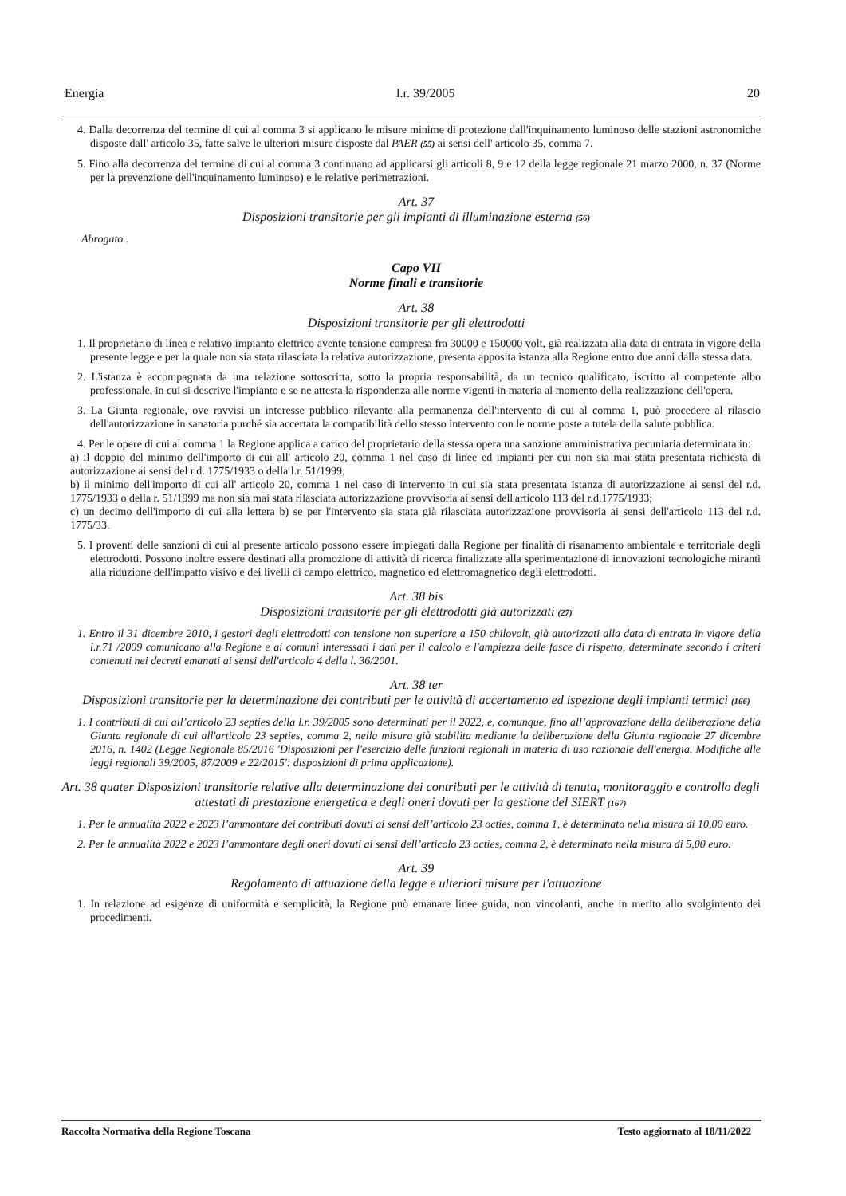Energia l.r. 39/2005 20
4. Dalla decorrenza del termine di cui al comma 3 si applicano le misure minime di protezione dall'inquinamento luminoso delle stazioni astronomiche disposte dall' articolo 35, fatte salve le ulteriori misure disposte dal PAER (55) ai sensi dell' articolo 35, comma 7.
5. Fino alla decorrenza del termine di cui al comma 3 continuano ad applicarsi gli articoli 8, 9 e 12 della legge regionale 21 marzo 2000, n. 37 (Norme per la prevenzione dell'inquinamento luminoso) e le relative perimetrazioni.
Art. 37
Disposizioni transitorie per gli impianti di illuminazione esterna (56)
Abrogato .
Capo VII
Norme finali e transitorie
Art. 38
Disposizioni transitorie per gli elettrodotti
1. Il proprietario di linea e relativo impianto elettrico avente tensione compresa fra 30000 e 150000 volt, già realizzata alla data di entrata in vigore della presente legge e per la quale non sia stata rilasciata la relativa autorizzazione, presenta apposita istanza alla Regione entro due anni dalla stessa data.
2. L'istanza è accompagnata da una relazione sottoscritta, sotto la propria responsabilità, da un tecnico qualificato, iscritto al competente albo professionale, in cui si descrive l'impianto e se ne attesta la rispondenza alle norme vigenti in materia al momento della realizzazione dell'opera.
3. La Giunta regionale, ove ravvisi un interesse pubblico rilevante alla permanenza dell'intervento di cui al comma 1, può procedere al rilascio dell'autorizzazione in sanatoria purché sia accertata la compatibilità dello stesso intervento con le norme poste a tutela della salute pubblica.
4. Per le opere di cui al comma 1 la Regione applica a carico del proprietario della stessa opera una sanzione amministrativa pecuniaria determinata in:
a) il doppio del minimo dell'importo di cui all' articolo 20, comma 1 nel caso di linee ed impianti per cui non sia mai stata presentata richiesta di autorizzazione ai sensi del r.d. 1775/1933 o della l.r. 51/1999;
b) il minimo dell'importo di cui all' articolo 20, comma 1 nel caso di intervento in cui sia stata presentata istanza di autorizzazione ai sensi del r.d. 1775/1933 o della r. 51/1999 ma non sia mai stata rilasciata autorizzazione provvisoria ai sensi dell'articolo 113 del r.d.1775/1933;
c) un decimo dell'importo di cui alla lettera b) se per l'intervento sia stata già rilasciata autorizzazione provvisoria ai sensi dell'articolo 113 del r.d. 1775/33.
5. I proventi delle sanzioni di cui al presente articolo possono essere impiegati dalla Regione per finalità di risanamento ambientale e territoriale degli elettrodotti. Possono inoltre essere destinati alla promozione di attività di ricerca finalizzate alla sperimentazione di innovazioni tecnologiche miranti alla riduzione dell'impatto visivo e dei livelli di campo elettrico, magnetico ed elettromagnetico degli elettrodotti.
Art. 38 bis
Disposizioni transitorie per gli elettrodotti già autorizzati (27)
1. Entro il 31 dicembre 2010, i gestori degli elettrodotti con tensione non superiore a 150 chilovolt, già autorizzati alla data di entrata in vigore della l.r.71 /2009 comunicano alla Regione e ai comuni interessati i dati per il calcolo e l'ampiezza delle fasce di rispetto, determinate secondo i criteri contenuti nei decreti emanati ai sensi dell'articolo 4 della l. 36/2001.
Art. 38 ter
Disposizioni transitorie per la determinazione dei contributi per le attività di accertamento ed ispezione degli impianti termici (166)
1. I contributi di cui all’articolo 23 septies della l.r. 39/2005 sono determinati per il 2022, e, comunque, fino all’approvazione della deliberazione della Giunta regionale di cui all'articolo 23 septies, comma 2, nella misura già stabilita mediante la deliberazione della Giunta regionale 27 dicembre 2016, n. 1402 (Legge Regionale 85/2016 'Disposizioni per l'esercizio delle funzioni regionali in materia di uso razionale dell'energia. Modifiche alle leggi regionali 39/2005, 87/2009 e 22/2015': disposizioni di prima applicazione).
Art. 38 quater Disposizioni transitorie relative alla determinazione dei contributi per le attività di tenuta, monitoraggio e controllo degli attestati di prestazione energetica e degli oneri dovuti per la gestione del SIERT (167)
1. Per le annualità 2022 e 2023 l’ammontare dei contributi dovuti ai sensi dell’articolo 23 octies, comma 1, è determinato nella misura di 10,00 euro.
2. Per le annualità 2022 e 2023 l’ammontare degli oneri dovuti ai sensi dell’articolo 23 octies, comma 2, è determinato nella misura di 5,00 euro.
Art. 39
Regolamento di attuazione della legge e ulteriori misure per l'attuazione
1. In relazione ad esigenze di uniformità e semplicità, la Regione può emanare linee guida, non vincolanti, anche in merito allo svolgimento dei procedimenti.
Raccolta Normativa della Regione Toscana Testo aggiornato al 18/11/2022